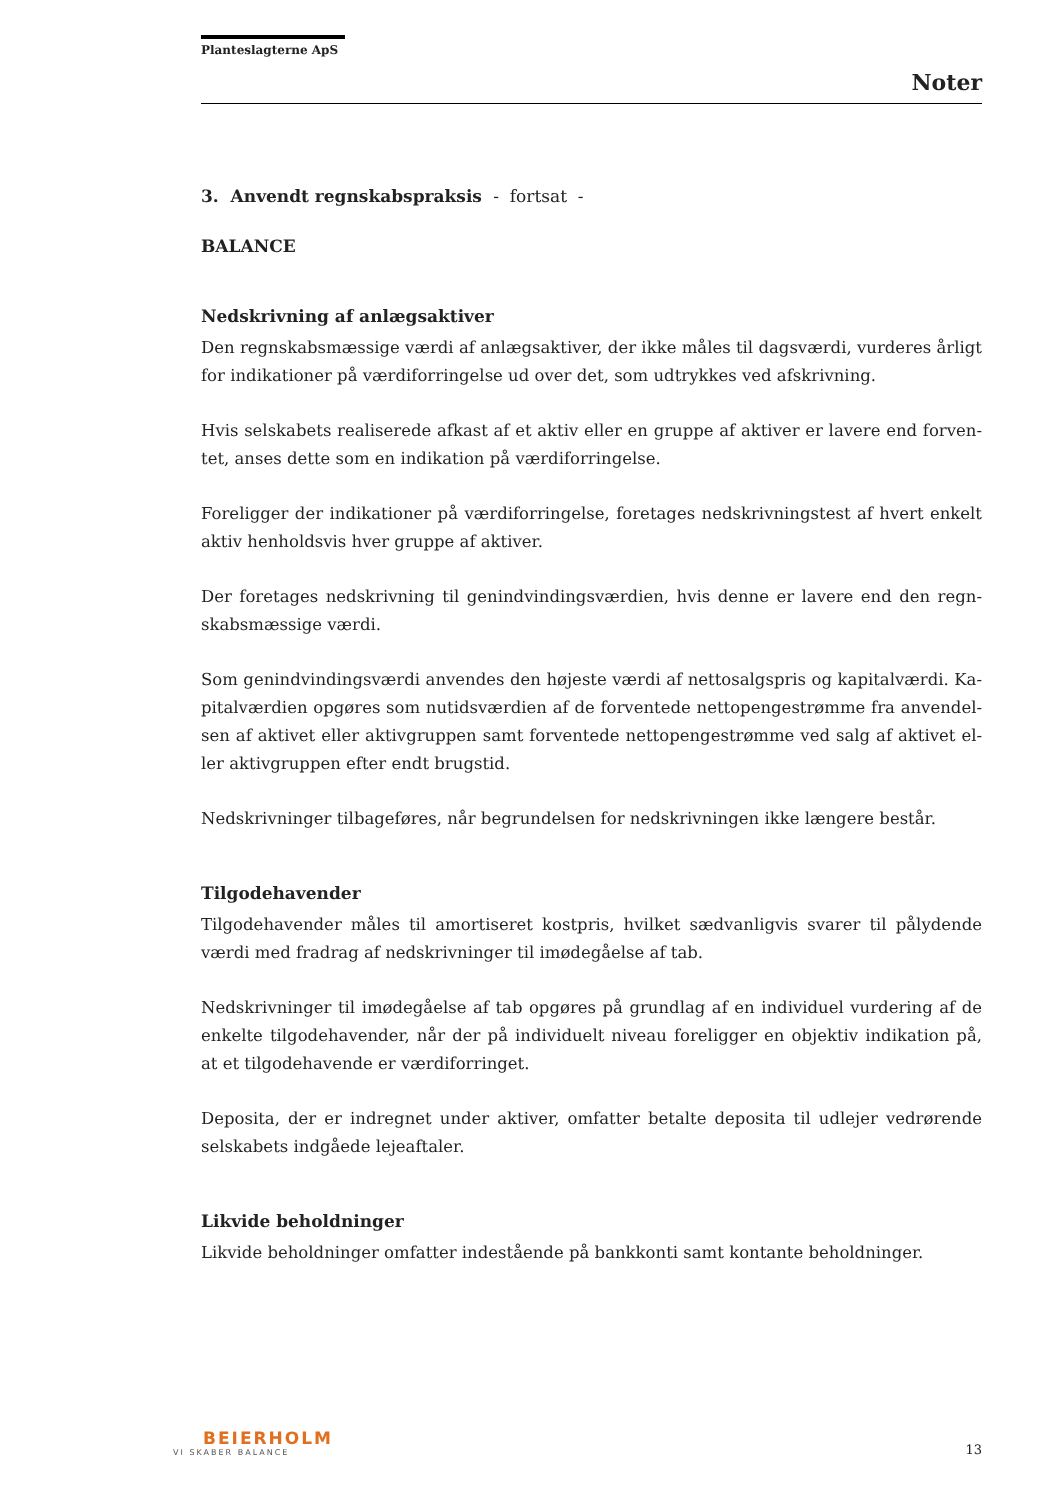Planteslagterne ApS
Noter
3. Anvendt regnskabspraksis - fortsat -
BALANCE
Nedskrivning af anlægsaktiver
Den regnskabsmæssige værdi af anlægsaktiver, der ikke måles til dagsværdi, vurderes årligt for indikationer på værdiforringelse ud over det, som udtrykkes ved afskrivning.
Hvis selskabets realiserede afkast af et aktiv eller en gruppe af aktiver er lavere end forven-tet, anses dette som en indikation på værdiforringelse.
Foreligger der indikationer på værdiforringelse, foretages nedskrivningstest af hvert enkelt aktiv henholdsvis hver gruppe af aktiver.
Der foretages nedskrivning til genindvindingsværdien, hvis denne er lavere end den regn-skabsmæssige værdi.
Som genindvindingsværdi anvendes den højeste værdi af nettosalgspris og kapitalværdi. Ka-pitalværdien opgøres som nutidsværdien af de forventede nettopengestrømme fra anvendel-sen af aktivet eller aktivgruppen samt forventede nettopengestrømme ved salg af aktivet el-ler aktivgruppen efter endt brugstid.
Nedskrivninger tilbageføres, når begrundelsen for nedskrivningen ikke længere består.
Tilgodehavender
Tilgodehavender måles til amortiseret kostpris, hvilket sædvanligvis svarer til pålydende værdi med fradrag af nedskrivninger til imødegåelse af tab.
Nedskrivninger til imødegåelse af tab opgøres på grundlag af en individuel vurdering af de enkelte tilgodehavender, når der på individuelt niveau foreligger en objektiv indikation på, at et tilgodehavende er værdiforringet.
Deposita, der er indregnet under aktiver, omfatter betalte deposita til udlejer vedrørende selskabets indgåede lejeaftaler.
Likvide beholdninger
Likvide beholdninger omfatter indestående på bankkonti samt kontante beholdninger.
BEIERHOLM
VI SKABER BALANCE
13